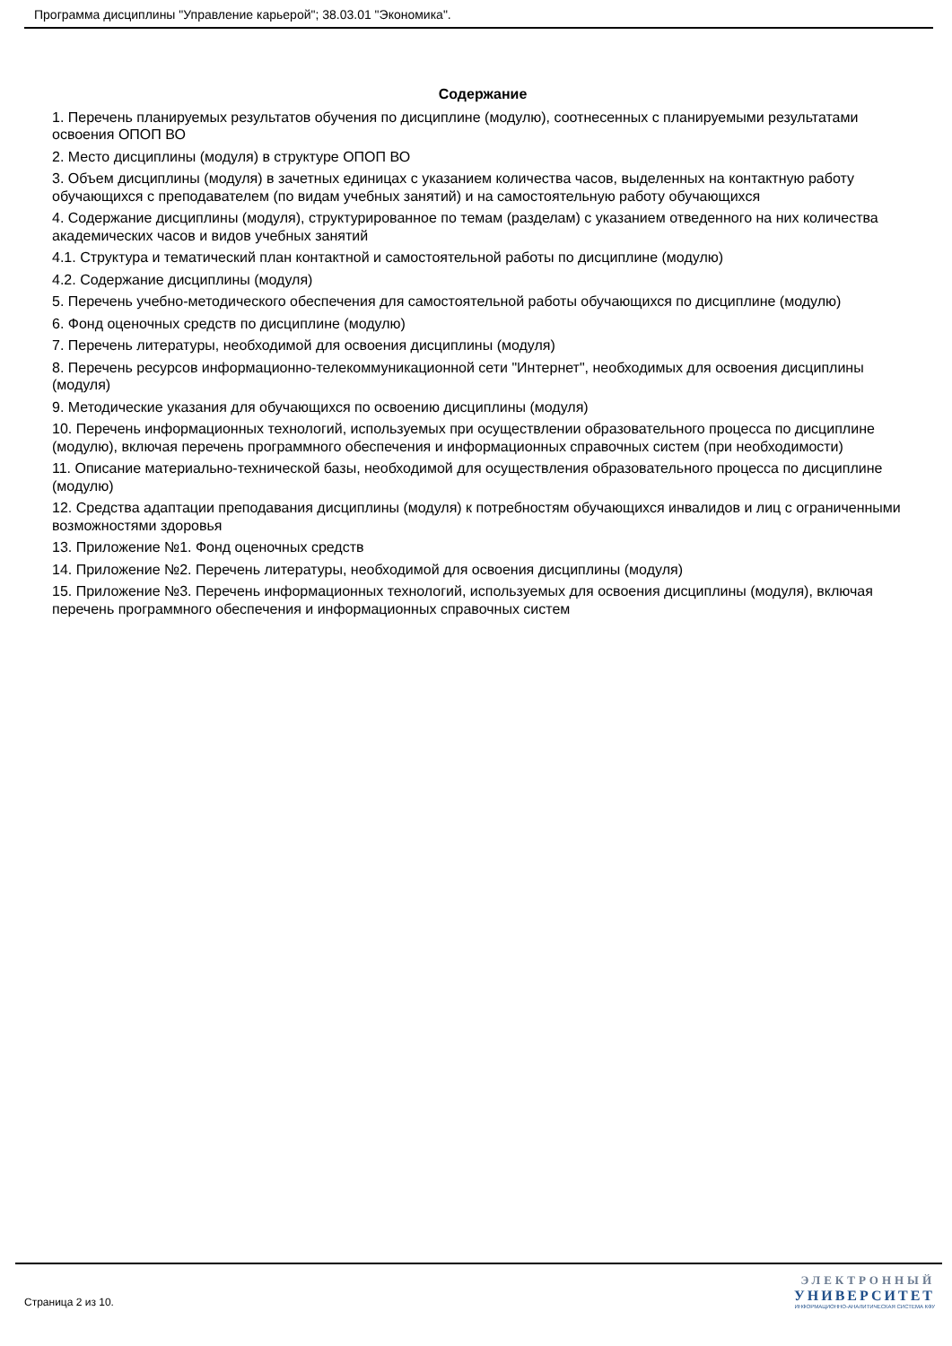Программа дисциплины "Управление карьерой"; 38.03.01 "Экономика".
Содержание
1. Перечень планируемых результатов обучения по дисциплине (модулю), соотнесенных с планируемыми результатами освоения ОПОП ВО
2. Место дисциплины (модуля) в структуре ОПОП ВО
3. Объем дисциплины (модуля) в зачетных единицах с указанием количества часов, выделенных на контактную работу обучающихся с преподавателем (по видам учебных занятий) и на самостоятельную работу обучающихся
4. Содержание дисциплины (модуля), структурированное по темам (разделам) с указанием отведенного на них количества академических часов и видов учебных занятий
4.1. Структура и тематический план контактной и самостоятельной работы по дисциплине (модулю)
4.2. Содержание дисциплины (модуля)
5. Перечень учебно-методического обеспечения для самостоятельной работы обучающихся по дисциплине (модулю)
6. Фонд оценочных средств по дисциплине (модулю)
7. Перечень литературы, необходимой для освоения дисциплины (модуля)
8. Перечень ресурсов информационно-телекоммуникационной сети "Интернет", необходимых для освоения дисциплины (модуля)
9. Методические указания для обучающихся по освоению дисциплины (модуля)
10. Перечень информационных технологий, используемых при осуществлении образовательного процесса по дисциплине (модулю), включая перечень программного обеспечения и информационных справочных систем (при необходимости)
11. Описание материально-технической базы, необходимой для осуществления образовательного процесса по дисциплине (модулю)
12. Средства адаптации преподавания дисциплины (модуля) к потребностям обучающихся инвалидов и лиц с ограниченными возможностями здоровья
13. Приложение №1. Фонд оценочных средств
14. Приложение №2. Перечень литературы, необходимой для освоения дисциплины (модуля)
15. Приложение №3. Перечень информационных технологий, используемых для освоения дисциплины (модуля), включая перечень программного обеспечения и информационных справочных систем
Страница 2 из 10.
ЭЛЕКТРОННЫЙ
УНИВЕРСИТЕТ
ИНФОРМАЦИОННО-АНАЛИТИЧЕСКАЯ СИСТЕМА КФУ